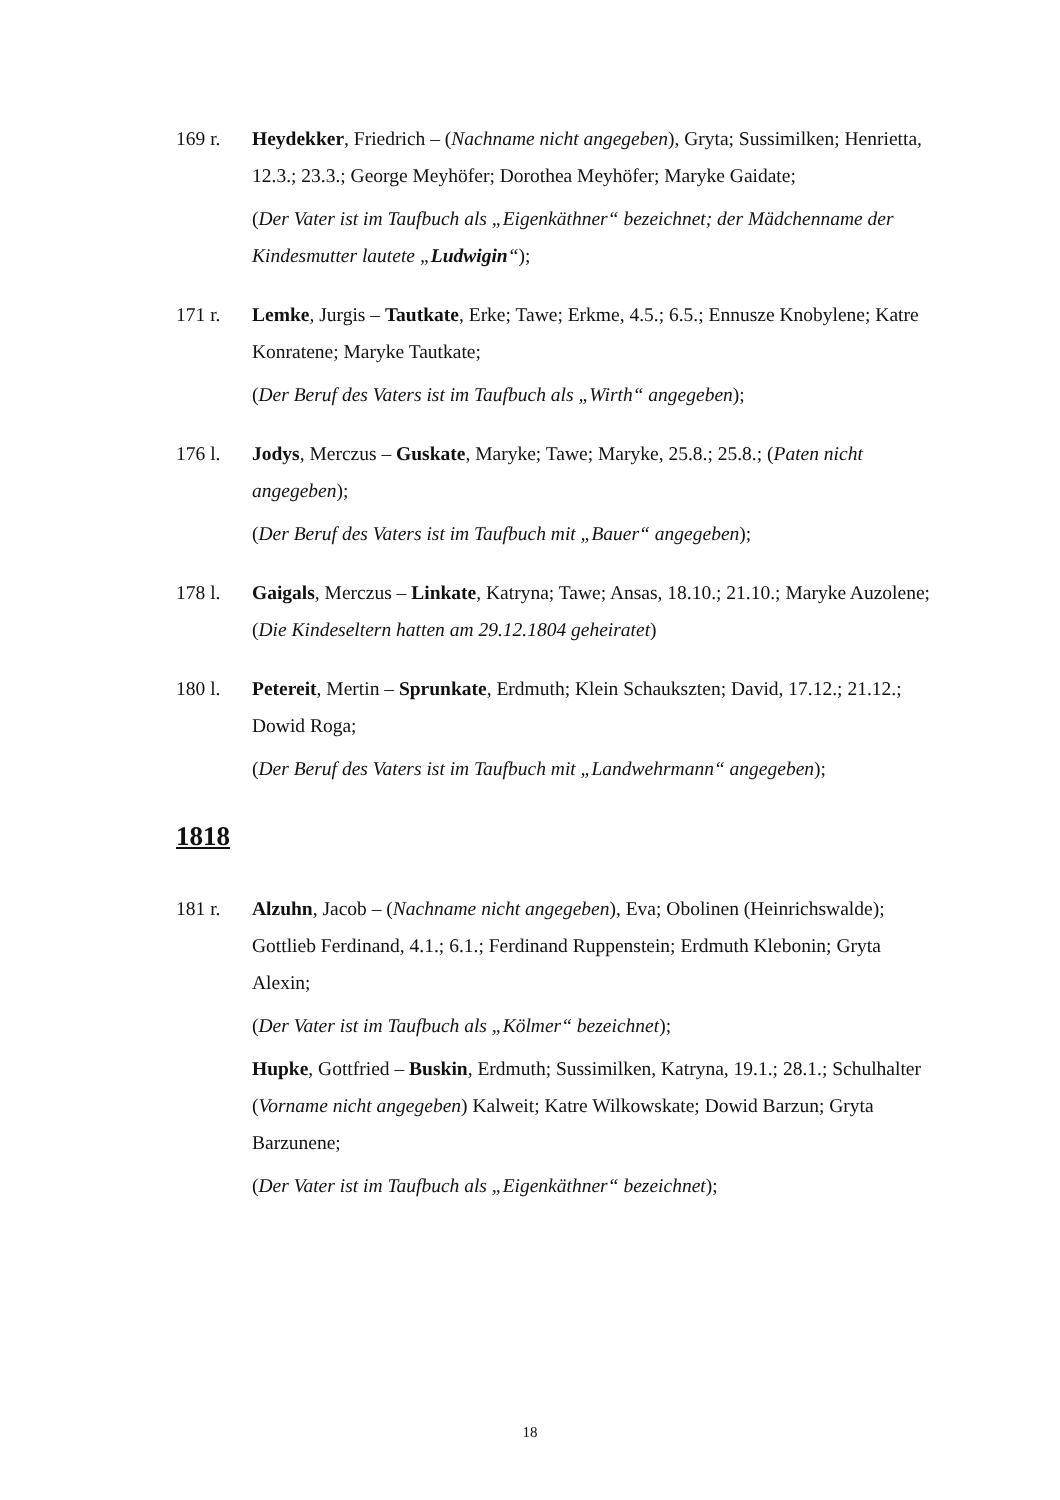169 r. Heydekker, Friedrich – (Nachname nicht angegeben), Gryta; Sussimilken; Henrietta, 12.3.; 23.3.; George Meyhöfer; Dorothea Meyhöfer; Maryke Gaidate;
(Der Vater ist im Taufbuch als „Eigenkäthner“ bezeichnet; der Mädchenname der Kindesmutter lautete „Ludwigin“);
171 r. Lemke, Jurgis – Tautkate, Erke; Tawe; Erkme, 4.5.; 6.5.; Ennusze Knobylene; Katre Konratene; Maryke Tautkate;
(Der Beruf des Vaters ist im Taufbuch als „Wirth“ angegeben);
176 l. Jodys, Merczus – Guskate, Maryke; Tawe; Maryke, 25.8.; 25.8.; (Paten nicht angegeben);
(Der Beruf des Vaters ist im Taufbuch mit „Bauer“ angegeben);
178 l. Gaigals, Merczus – Linkate, Katryna; Tawe; Ansas, 18.10.; 21.10.; Maryke Auzolene; (Die Kindeseltern hatten am 29.12.1804 geheiratet)
180 l. Petereit, Mertin – Sprunkate, Erdmuth; Klein Schaukszten; David, 17.12.; 21.12.; Dowid Roga;
(Der Beruf des Vaters ist im Taufbuch mit „Landwehrmann“ angegeben);
1818
181 r. Alzuhn, Jacob – (Nachname nicht angegeben), Eva; Obolinen (Heinrichswalde); Gottlieb Ferdinand, 4.1.; 6.1.; Ferdinand Ruppenstein; Erdmuth Klebonin; Gryta Alexin;
(Der Vater ist im Taufbuch als „Kölmer“ bezeichnet);
Hupke, Gottfried – Buskin, Erdmuth; Sussimilken, Katryna, 19.1.; 28.1.; Schulhalter (Vorname nicht angegeben) Kalweit; Katre Wilkowskate; Dowid Barzun; Gryta Barzunene;
(Der Vater ist im Taufbuch als „Eigenkäthner“ bezeichnet);
18